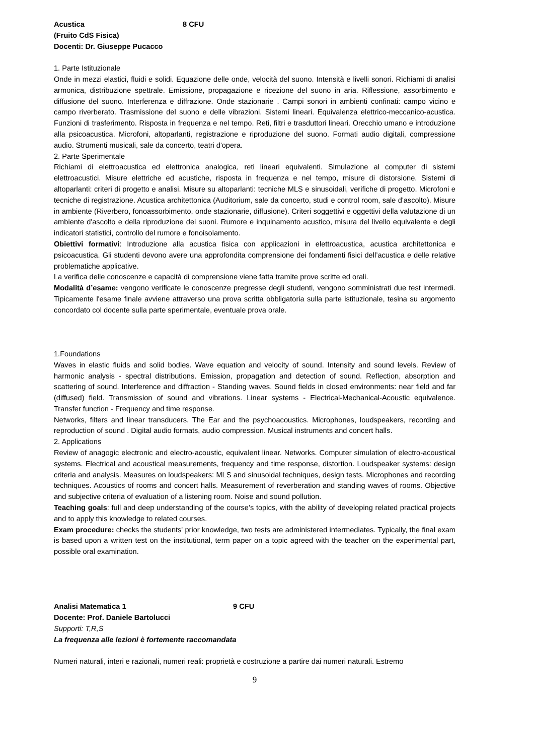Acustica 8 CFU
(Fruito CdS Fisica)
Docenti: Dr. Giuseppe Pucacco
1. Parte Istituzionale
Onde in mezzi elastici, fluidi e solidi. Equazione delle onde, velocità del suono. Intensità e livelli sonori. Richiami di analisi armonica, distribuzione spettrale. Emissione, propagazione e ricezione del suono in aria. Riflessione, assorbimento e diffusione del suono. Interferenza e diffrazione. Onde stazionarie . Campi sonori in ambienti confinati: campo vicino e campo riverberato. Trasmissione del suono e delle vibrazioni. Sistemi lineari. Equivalenza elettrico-meccanico-acustica. Funzioni di trasferimento. Risposta in frequenza e nel tempo. Reti, filtri e trasduttori lineari. Orecchio umano e introduzione alla psicoacustica. Microfoni, altoparlanti, registrazione e riproduzione del suono. Formati audio digitali, compressione audio. Strumenti musicali, sale da concerto, teatri d'opera.
2. Parte Sperimentale
Richiami di elettroacustica ed elettronica analogica, reti lineari equivalenti. Simulazione al computer di sistemi elettroacustici. Misure elettriche ed acustiche, risposta in frequenza e nel tempo, misure di distorsione. Sistemi di altoparlanti: criteri di progetto e analisi. Misure su altoparlanti: tecniche MLS e sinusoidali, verifiche di progetto. Microfoni e tecniche di registrazione. Acustica architettonica (Auditorium, sale da concerto, studi e control room, sale d'ascolto). Misure in ambiente (Riverbero, fonoassorbimento, onde stazionarie, diffusione). Criteri soggettivi e oggettivi della valutazione di un ambiente d'ascolto e della riproduzione dei suoni. Rumore e inquinamento acustico, misura del livello equivalente e degli indicatori statistici, controllo del rumore e fonoisolamento.
Obiettivi formativi: Introduzione alla acustica fisica con applicazioni in elettroacustica, acustica architettonica e psicoacustica. Gli studenti devono avere una approfondita comprensione dei fondamenti fisici dell’acustica e delle relative problematiche applicative.
La verifica delle conoscenze e capacità di comprensione viene fatta tramite prove scritte ed orali.
Modalità d’esame: vengono verificate le conoscenze pregresse degli studenti, vengono somministrati due test intermedi. Tipicamente l'esame finale avviene attraverso una prova scritta obbligatoria sulla parte istituzionale, tesina su argomento concordato col docente sulla parte sperimentale, eventuale prova orale.
1.Foundations
Waves in elastic fluids and solid bodies. Wave equation and velocity of sound. Intensity and sound levels. Review of harmonic analysis - spectral distributions. Emission, propagation and detection of sound. Reflection, absorption and scattering of sound. Interference and diffraction - Standing waves. Sound fields in closed environments: near field and far (diffused) field. Transmission of sound and vibrations. Linear systems - Electrical-Mechanical-Acoustic equivalence. Transfer function - Frequency and time response.
Networks, filters and linear transducers. The Ear and the psychoacoustics. Microphones, loudspeakers, recording and reproduction of sound . Digital audio formats, audio compression. Musical instruments and concert halls.
2. Applications
Review of anagogic electronic and electro-acoustic, equivalent linear. Networks. Computer simulation of electro-acoustical systems. Electrical and acoustical measurements, frequency and time response, distortion. Loudspeaker systems: design criteria and analysis. Measures on loudspeakers: MLS and sinusoidal techniques, design tests. Microphones and recording techniques. Acoustics of rooms and concert halls. Measurement of reverberation and standing waves of rooms. Objective and subjective criteria of evaluation of a listening room. Noise and sound pollution.
Teaching goals: full and deep understanding of the course’s topics, with the ability of developing related practical projects and to apply this knowledge to related courses.
Exam procedure: checks the students' prior knowledge, two tests are administered intermediates. Typically, the final exam is based upon a written test on the institutional, term paper on a topic agreed with the teacher on the experimental part, possible oral examination.
Analisi Matematica 1 9 CFU
Docente: Prof. Daniele Bartolucci
Supporti: T,R,S
La frequenza alle lezioni è fortemente raccomandata
Numeri naturali, interi e razionali, numeri reali: proprietà e costruzione a partire dai numeri naturali. Estremo
9